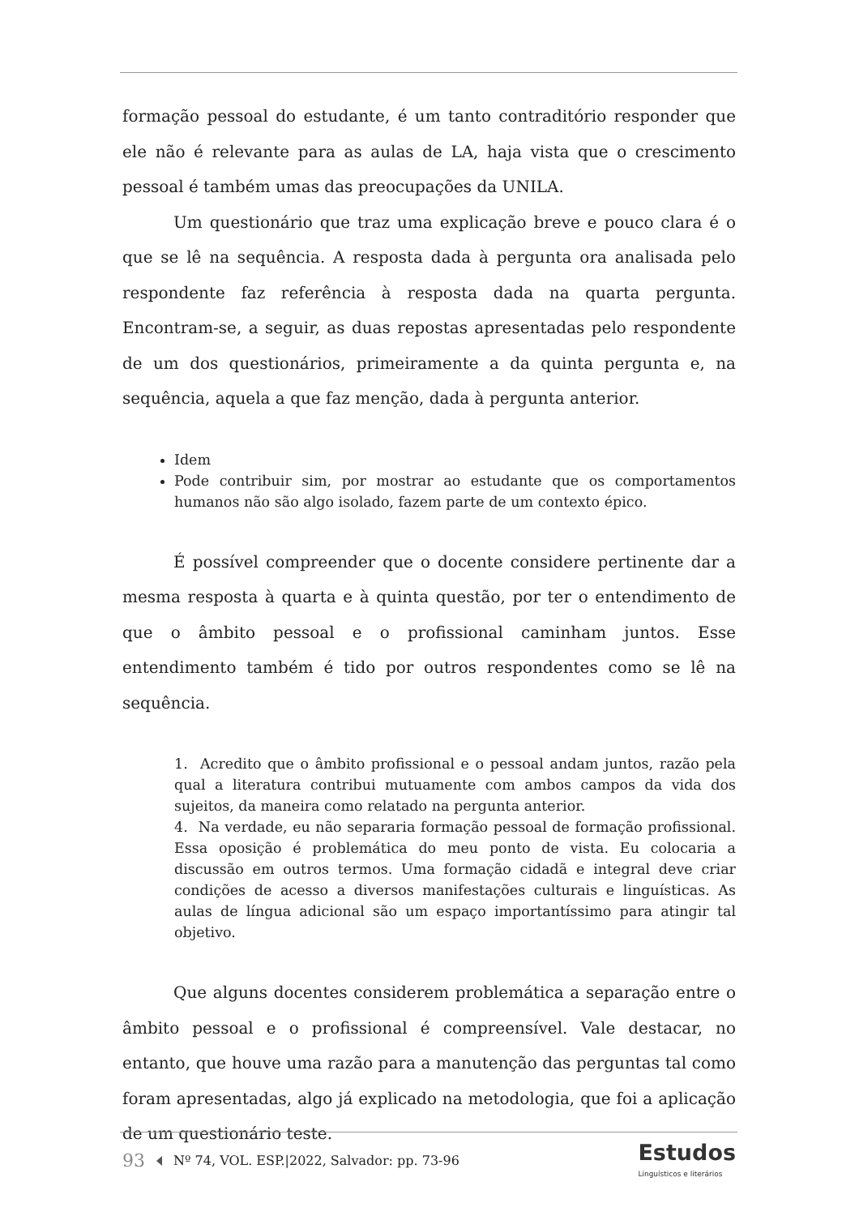formação pessoal do estudante, é um tanto contraditório responder que ele não é relevante para as aulas de LA, haja vista que o crescimento pessoal é também umas das preocupações da UNILA.
Um questionário que traz uma explicação breve e pouco clara é o que se lê na sequência. A resposta dada à pergunta ora analisada pelo respondente faz referência à resposta dada na quarta pergunta. Encontram-se, a seguir, as duas repostas apresentadas pelo respondente de um dos questionários, primeiramente a da quinta pergunta e, na sequência, aquela a que faz menção, dada à pergunta anterior.
Idem
Pode contribuir sim, por mostrar ao estudante que os comportamentos humanos não são algo isolado, fazem parte de um contexto épico.
É possível compreender que o docente considere pertinente dar a mesma resposta à quarta e à quinta questão, por ter o entendimento de que o âmbito pessoal e o profissional caminham juntos. Esse entendimento também é tido por outros respondentes como se lê na sequência.
1. Acredito que o âmbito profissional e o pessoal andam juntos, razão pela qual a literatura contribui mutuamente com ambos campos da vida dos sujeitos, da maneira como relatado na pergunta anterior.
4. Na verdade, eu não separaria formação pessoal de formação profissional. Essa oposição é problemática do meu ponto de vista. Eu colocaria a discussão em outros termos. Uma formação cidadã e integral deve criar condições de acesso a diversos manifestações culturais e linguísticas. As aulas de língua adicional são um espaço importantíssimo para atingir tal objetivo.
Que alguns docentes considerem problemática a separação entre o âmbito pessoal e o profissional é compreensível. Vale destacar, no entanto, que houve uma razão para a manutenção das perguntas tal como foram apresentadas, algo já explicado na metodologia, que foi a aplicação de um questionário teste.
93 Nº 74, VOL. ESP.|2022, Salvador: pp. 73-96
Estudos
Linguísticos e literários